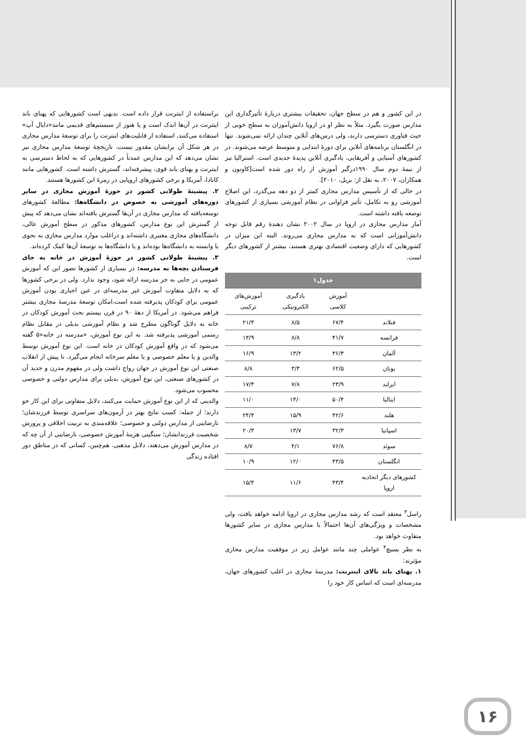در این کشور و هم در سطح جهان، تحقیقات بیشتری دربارهٔ تأثیرگذاری این مدارس صورت بگیرد. مثلاً به نظر او در اروپا دانش‌آموزان به سطح خوبی از حیث فناوری دسترسی دارند، ولی درس‌های آنلاین چندان ارائه نمی‌شوند. تنها در انگلستان برنامه‌های آنلاین برای دورهٔ ابتدایی و متوسط عرضه می‌شوند. در کشورهای آسیایی و آفریقایی، یادگیری آنلاین پدیدهٔ جدیدی است. استرالیا نیز از نیمهٔ دوم سال ۱۹۹۰درگیر آموزش از راه دور شده است[کاونون و همکاران، ۲۰۰۷، به نقل از: بریل، ۲۰۱۰].
در حالی که از تأسیس مدارس مجازی کمتر از دو دهه می‌گذرد، این اصلاح آموزشی رو به تکامل، تأثیر فراوانی در نظام آموزشی بسیاری از کشورهای توصعه یافته داشته است.
آمار مدارس مجازی در اروپا در سال ۲۰۰۲ نشان دهندهٔ رقم قابل توجه دانش‌آموزانی است که به مدارس مجازی می‌روند. البته این میزان در کشورهایی که دارای وضعیت اقتصادی بهتری هستند، بیشتر از کشورهای دیگر است.
| جدول۱ | | | |
| --- | --- | --- | --- |
| | آموزش کلاسی | یادگیری الکترونیکی | آموزش‌های ترکیبی |
| فنلاند | ۶۷/۴ | ۸/۵ | ۲۱/۴ |
| فرانسه | ۴۱/۷ | ۸/۸ | ۱۳/۹ |
| آلمان | ۳۶/۳ | ۱۳/۲ | ۱۶/۹ |
| یونان | ۶۲/۵ | ۳/۳ | ۸/۸ |
| ایرلند | ۲۳/۹ | ۷/۸ | ۱۷/۴ |
| ایتالیا | ۵۰/۴ | ۱۴/۰ | ۱۱/۰ |
| هلند | ۴۲/۶ | ۱۵/۹ | ۲۴/۴ |
| اسپانیا | ۳۲/۳ | ۱۳/۷ | ۲۰/۳ |
| سوئد | ۷۶/۸ | ۴/۱ | ۸/۷ |
| انگلستان | ۴۳/۵ | ۱۲/۰ | ۱۰/۹ |
| کشورهای دیگر اتحادیه اروپا | ۴۳/۴ | ۱۱/۶ | ۱۵/۴ |
راسل<sup>۳</sup> معتقد است که رشد مدارس مجازی در اروپا ادامه خواهد یافت، ولی مشخصات و ویژگی‌های آن‌ها احتمالاً با مدارس مجازی در سایر کشورها متفاوت خواهد بود.
به نظر یسیچ<sup>۴</sup> عواملی چند مانند عوامل زیر در موفقیت مدارس مجازی مؤثرند:
۱. پهنای باند بالای اینترنت: مدرسهٔ مجازی در اغلب کشورهای جهان، مدرسه‌ای است که اساس کار خود را
براستفاده از اینترنت قرار داده است. بدیهی است کشورهایی که پهنای باند اینترنت در آن‌ها اندک است و یا هنوز از سیستم‌های قدیمی مانند«دایال آپ» استفاده می‌کنند، استفاده از قابلیت‌های اینترنت را برای توسعهٔ مدارس مجازی در هر شکل آن برایشان مقدور نیست. تاریخچهٔ توسعهٔ مدارس مجازی نیز نشان می‌دهد که این مدارس عمدتاً در کشورهایی که به لحاظ دسترسی به اینترنت و پهنای باند قوی، پیشرفته‌اند، گسترش داشته است. کشورهایی مانند کانادا، آمریکا و برخی کشورهای اروپایی در زمرهٔ این کشورها هستند.
۲. پیشینهٔ طولانی کشور در حوزهٔ آموزش مجازی در سایر دوره‌های آموزشی به خصوص در دانشگاه‌ها: مطالعهٔ کشورهای توسعه‌یافته که مدارس مجازی در آن‌ها گسترش یافته‌اند نشان می‌دهد که پیش از گسترش این نوع مدارس، کشورهای مذکور در سطح آموزش عالی، دانشگاه‌های مجازی معتبری داشته‌اند و دراغلب موارد مدارس مجازی به نحوی یا وابسته به دانشگاه‌ها بوده‌اند و یا دانشگاه‌ها به توسعهٔ آن‌ها کمک کرده‌اند.
۳. پیشینهٔ طولانی کشور در حوزهٔ آموزش در خانه به جای فرستادن بچه‌ها به مدرسه: در بسیاری از کشورها تصور این که آموزش عمومی در جایی به جز مدرسه ارائه شود، وجود ندارد. ولی در برخی کشورها که به دلایل متفاوت آموزش غیر مدرسه‌ای در عین اجباری بودن آموزش عمومی برای کودکان پذیرفته شده است،امکان توسعهٔ مدرسهٔ مجازی بیشتر فراهم می‌شود. در آمریکا از دههٔ ۹۰ در قرن بیستم بحث آموزش کودکان در خانه به دلایل گوناگون مطرح شد و نظام آموزشی بدیلی در مقابل نظام رسمی آموزشی پذیرفته شد. به این نوع آموزش، «مدرسه در خانه»۵ گفته می‌شود که در واقع آموزش کودکان در خانه است. این نوع آموزش توسط والدین و یا معلم خصوصی و یا معلم سرخانه انجام می‌گیرد. تا پیش از انقلاب صنعتی این نوع آموزش در جهان رواج داشت ولی در مفهوم مدرن و جدید آن در کشورهای صنعتی، این نوع آموزش، بدیلی برای مدارس دولتی و خصوصی محسوب می‌شود.
والدینی که از این نوع آموزش حمایت می‌کنند، دلایل متفاوتی برای این کار خو دارند؛ از جمله: کسب نتایج بهتر در آزمون‌های سراسری توسط فرزندشان؛ نارضایتی از مدارس دولتی و خصوصی؛ علاقه‌مندی به تربیت اخلاقی و پرورش شخصیت فرزندانشان؛ سنگینی هزینهٔ آموزش خصوصی، نارضایتی از آن چه که در مدارس آموزش می‌دهند، دلایل مذهبی. هم‌چنین، کسانی که در مناطق دور افتاده زندگی
۱۶